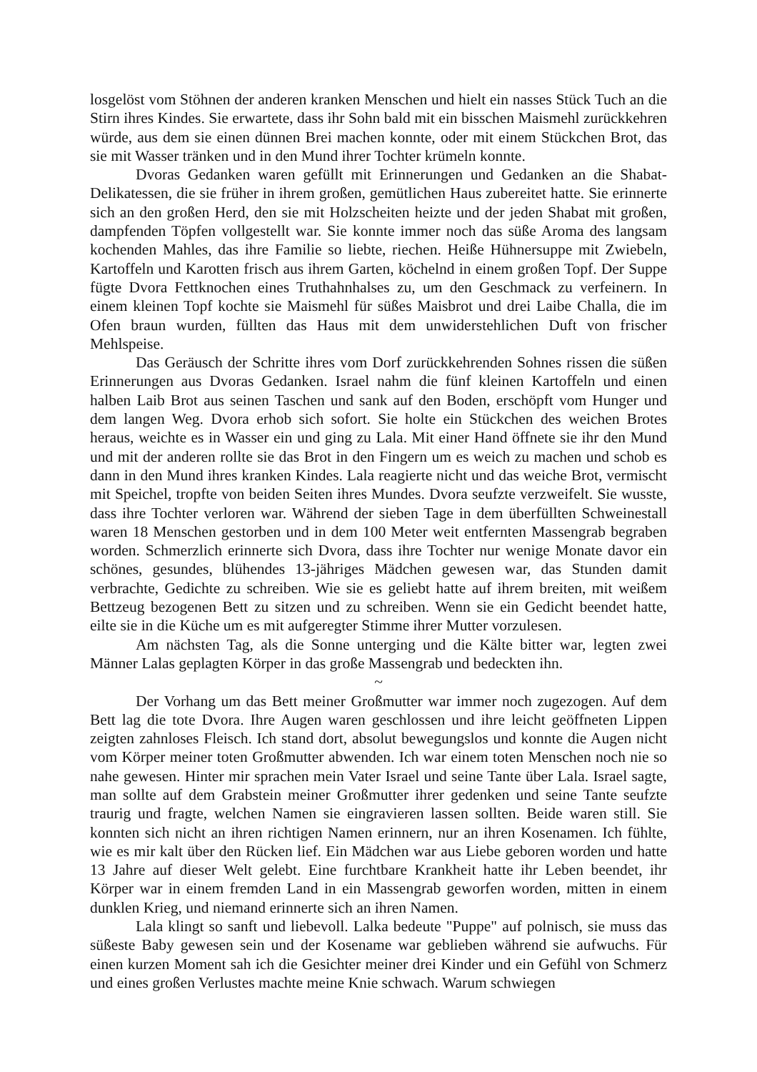losgelöst vom Stöhnen der anderen kranken Menschen und hielt ein nasses Stück Tuch an die Stirn ihres Kindes. Sie erwartete, dass ihr Sohn bald mit ein bisschen Maismehl zurückkehren würde, aus dem sie einen dünnen Brei machen konnte, oder mit einem Stückchen Brot, das sie mit Wasser tränken und in den Mund ihrer Tochter krümeln konnte.
Dvoras Gedanken waren gefüllt mit Erinnerungen und Gedanken an die Shabat-Delikatessen, die sie früher in ihrem großen, gemütlichen Haus zubereitet hatte. Sie erinnerte sich an den großen Herd, den sie mit Holzscheiten heizte und der jeden Shabat mit großen, dampfenden Töpfen vollgestellt war. Sie konnte immer noch das süße Aroma des langsam kochenden Mahles, das ihre Familie so liebte, riechen. Heiße Hühnersuppe mit Zwiebeln, Kartoffeln und Karotten frisch aus ihrem Garten, köchelnd in einem großen Topf. Der Suppe fügte Dvora Fettknochen eines Truthahnhalses zu, um den Geschmack zu verfeinern. In einem kleinen Topf kochte sie Maismehl für süßes Maisbrot und drei Laibe Challa, die im Ofen braun wurden, füllten das Haus mit dem unwiderstehlichen Duft von frischer Mehlspeise.
Das Geräusch der Schritte ihres vom Dorf zurückkehrenden Sohnes rissen die süßen Erinnerungen aus Dvoras Gedanken. Israel nahm die fünf kleinen Kartoffeln und einen halben Laib Brot aus seinen Taschen und sank auf den Boden, erschöpft vom Hunger und dem langen Weg. Dvora erhob sich sofort. Sie holte ein Stückchen des weichen Brotes heraus, weichte es in Wasser ein und ging zu Lala. Mit einer Hand öffnete sie ihr den Mund und mit der anderen rollte sie das Brot in den Fingern um es weich zu machen und schob es dann in den Mund ihres kranken Kindes. Lala reagierte nicht und das weiche Brot, vermischt mit Speichel, tropfte von beiden Seiten ihres Mundes. Dvora seufzte verzweifelt. Sie wusste, dass ihre Tochter verloren war. Während der sieben Tage in dem überfüllten Schweinestall waren 18 Menschen gestorben und in dem 100 Meter weit entfernten Massengrab begraben worden. Schmerzlich erinnerte sich Dvora, dass ihre Tochter nur wenige Monate davor ein schönes, gesundes, blühendes 13-jähriges Mädchen gewesen war, das Stunden damit verbrachte, Gedichte zu schreiben. Wie sie es geliebt hatte auf ihrem breiten, mit weißem Bettzeug bezogenen Bett zu sitzen und zu schreiben. Wenn sie ein Gedicht beendet hatte, eilte sie in die Küche um es mit aufgeregter Stimme ihrer Mutter vorzulesen.
Am nächsten Tag, als die Sonne unterging und die Kälte bitter war, legten zwei Männer Lalas geplagten Körper in das große Massengrab und bedeckten ihn.
~
Der Vorhang um das Bett meiner Großmutter war immer noch zugezogen. Auf dem Bett lag die tote Dvora. Ihre Augen waren geschlossen und ihre leicht geöffneten Lippen zeigten zahnloses Fleisch. Ich stand dort, absolut bewegungslos und konnte die Augen nicht vom Körper meiner toten Großmutter abwenden. Ich war einem toten Menschen noch nie so nahe gewesen. Hinter mir sprachen mein Vater Israel und seine Tante über Lala. Israel sagte, man sollte auf dem Grabstein meiner Großmutter ihrer gedenken und seine Tante seufzte traurig und fragte, welchen Namen sie eingravieren lassen sollten. Beide waren still. Sie konnten sich nicht an ihren richtigen Namen erinnern, nur an ihren Kosenamen. Ich fühlte, wie es mir kalt über den Rücken lief. Ein Mädchen war aus Liebe geboren worden und hatte 13 Jahre auf dieser Welt gelebt. Eine furchtbare Krankheit hatte ihr Leben beendet, ihr Körper war in einem fremden Land in ein Massengrab geworfen worden, mitten in einem dunklen Krieg, und niemand erinnerte sich an ihren Namen.
Lala klingt so sanft und liebevoll. Lalka bedeute "Puppe" auf polnisch, sie muss das süßeste Baby gewesen sein und der Kosename war geblieben während sie aufwuchs. Für einen kurzen Moment sah ich die Gesichter meiner drei Kinder und ein Gefühl von Schmerz und eines großen Verlustes machte meine Knie schwach. Warum schwiegen